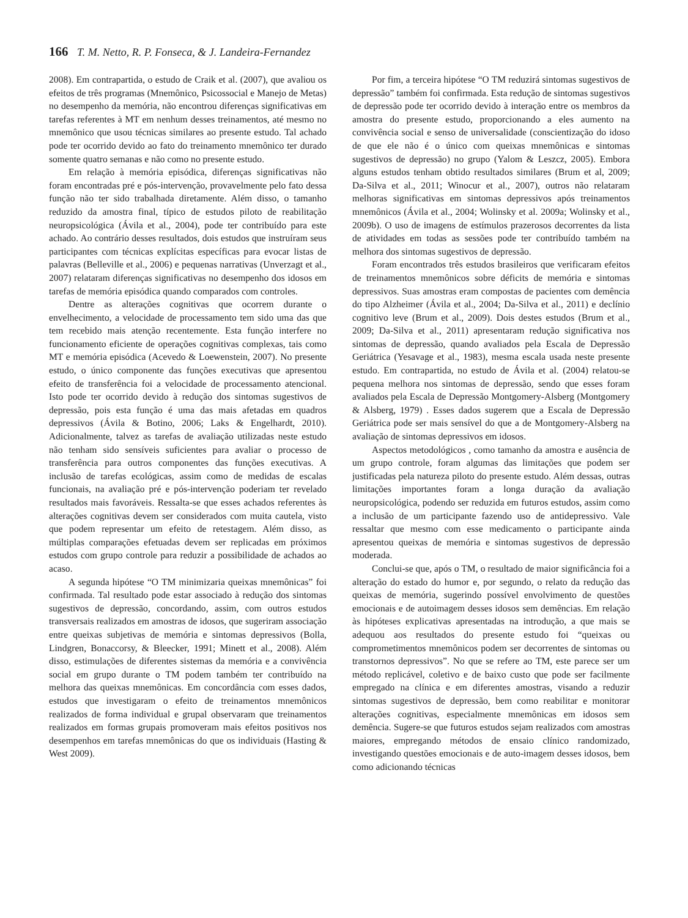166 T. M. Netto, R. P. Fonseca, & J. Landeira-Fernandez
2008). Em contrapartida, o estudo de Craik et al. (2007), que avaliou os efeitos de três programas (Mnemônico, Psicossocial e Manejo de Metas) no desempenho da memória, não encontrou diferenças significativas em tarefas referentes à MT em nenhum desses treinamentos, até mesmo no mnemônico que usou técnicas similares ao presente estudo. Tal achado pode ter ocorrido devido ao fato do treinamento mnemônico ter durado somente quatro semanas e não como no presente estudo.
Em relação à memória episódica, diferenças significativas não foram encontradas pré e pós-intervenção, provavelmente pelo fato dessa função não ter sido trabalhada diretamente. Além disso, o tamanho reduzido da amostra final, típico de estudos piloto de reabilitação neuropsicológica (Ávila et al., 2004), pode ter contribuído para este achado. Ao contrário desses resultados, dois estudos que instruíram seus participantes com técnicas explícitas específicas para evocar listas de palavras (Belleville et al., 2006) e pequenas narrativas (Unverzagt et al., 2007) relataram diferenças significativas no desempenho dos idosos em tarefas de memória episódica quando comparados com controles.
Dentre as alterações cognitivas que ocorrem durante o envelhecimento, a velocidade de processamento tem sido uma das que tem recebido mais atenção recentemente. Esta função interfere no funcionamento eficiente de operações cognitivas complexas, tais como MT e memória episódica (Acevedo & Loewenstein, 2007). No presente estudo, o único componente das funções executivas que apresentou efeito de transferência foi a velocidade de processamento atencional. Isto pode ter ocorrido devido à redução dos sintomas sugestivos de depressão, pois esta função é uma das mais afetadas em quadros depressivos (Ávila & Botino, 2006; Laks & Engelhardt, 2010). Adicionalmente, talvez as tarefas de avaliação utilizadas neste estudo não tenham sido sensíveis suficientes para avaliar o processo de transferência para outros componentes das funções executivas. A inclusão de tarefas ecológicas, assim como de medidas de escalas funcionais, na avaliação pré e pós-intervenção poderiam ter revelado resultados mais favoráveis. Ressalta-se que esses achados referentes às alterações cognitivas devem ser considerados com muita cautela, visto que podem representar um efeito de retestagem. Além disso, as múltiplas comparações efetuadas devem ser replicadas em próximos estudos com grupo controle para reduzir a possibilidade de achados ao acaso.
A segunda hipótese “O TM minimizaria queixas mnemônicas” foi confirmada. Tal resultado pode estar associado à redução dos sintomas sugestivos de depressão, concordando, assim, com outros estudos transversais realizados em amostras de idosos, que sugeriram associação entre queixas subjetivas de memória e sintomas depressivos (Bolla, Lindgren, Bonaccorsy, & Bleecker, 1991; Minett et al., 2008). Além disso, estimulações de diferentes sistemas da memória e a convivência social em grupo durante o TM podem também ter contribuído na melhora das queixas mnemônicas. Em concordância com esses dados, estudos que investigaram o efeito de treinamentos mnemônicos realizados de forma individual e grupal observaram que treinamentos realizados em formas grupais promoveram mais efeitos positivos nos desempenhos em tarefas mnemônicas do que os individuais (Hasting & West 2009).
Por fim, a terceira hipótese “O TM reduzirá sintomas sugestivos de depressão” também foi confirmada. Esta redução de sintomas sugestivos de depressão pode ter ocorrido devido à interação entre os membros da amostra do presente estudo, proporcionando a eles aumento na convivência social e senso de universalidade (conscientização do idoso de que ele não é o único com queixas mnemônicas e sintomas sugestivos de depressão) no grupo (Yalom & Leszcz, 2005). Embora alguns estudos tenham obtido resultados similares (Brum et al, 2009; Da-Silva et al., 2011; Winocur et al., 2007), outros não relataram melhoras significativas em sintomas depressivos após treinamentos mnemônicos (Ávila et al., 2004; Wolinsky et al. 2009a; Wolinsky et al., 2009b). O uso de imagens de estímulos prazerosos decorrentes da lista de atividades em todas as sessões pode ter contribuído também na melhora dos sintomas sugestivos de depressão.
Foram encontrados três estudos brasileiros que verificaram efeitos de treinamentos mnemônicos sobre déficits de memória e sintomas depressivos. Suas amostras eram compostas de pacientes com demência do tipo Alzheimer (Ávila et al., 2004; Da-Silva et al., 2011) e declínio cognitivo leve (Brum et al., 2009). Dois destes estudos (Brum et al., 2009; Da-Silva et al., 2011) apresentaram redução significativa nos sintomas de depressão, quando avaliados pela Escala de Depressão Geriátrica (Yesavage et al., 1983), mesma escala usada neste presente estudo. Em contrapartida, no estudo de Ávila et al. (2004) relatou-se pequena melhora nos sintomas de depressão, sendo que esses foram avaliados pela Escala de Depressão Montgomery-Alsberg (Montgomery & Alsberg, 1979) . Esses dados sugerem que a Escala de Depressão Geriátrica pode ser mais sensível do que a de Montgomery-Alsberg na avaliação de sintomas depressivos em idosos.
Aspectos metodológicos , como tamanho da amostra e ausência de um grupo controle, foram algumas das limitações que podem ser justificadas pela natureza piloto do presente estudo. Além dessas, outras limitações importantes foram a longa duração da avaliação neuropsicológica, podendo ser reduzida em futuros estudos, assim como a inclusão de um participante fazendo uso de antidepressivo. Vale ressaltar que mesmo com esse medicamento o participante ainda apresentou queixas de memória e sintomas sugestivos de depressão moderada.
Conclui-se que, após o TM, o resultado de maior significância foi a alteração do estado do humor e, por segundo, o relato da redução das queixas de memória, sugerindo possível envolvimento de questões emocionais e de autoimagem desses idosos sem demências. Em relação às hipóteses explicativas apresentadas na introdução, a que mais se adequou aos resultados do presente estudo foi “queixas ou comprometimentos mnemônicos podem ser decorrentes de sintomas ou transtornos depressivos”. No que se refere ao TM, este parece ser um método replicável, coletivo e de baixo custo que pode ser facilmente empregado na clínica e em diferentes amostras, visando a reduzir sintomas sugestivos de depressão, bem como reabilitar e monitorar alterações cognitivas, especialmente mnemônicas em idosos sem demência. Sugere-se que futuros estudos sejam realizados com amostras maiores, empregando métodos de ensaio clínico randomizado, investigando questões emocionais e de auto-imagem desses idosos, bem como adicionando técnicas